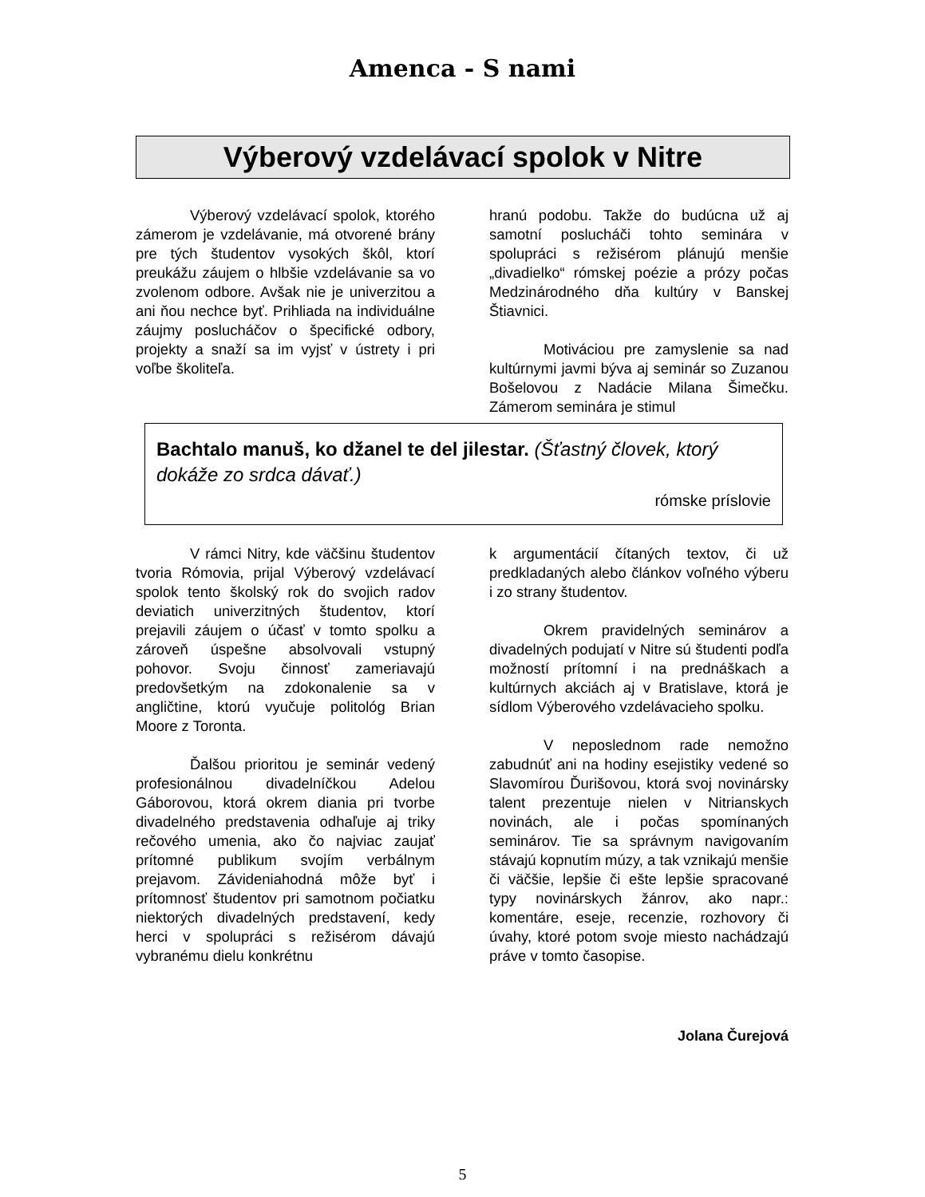Amenca - S nami
Výberový vzdelávací spolok v Nitre
Výberový vzdelávací spolok, ktorého zámerom je vzdelávanie, má otvorené brány pre tých študentov vysokých škôl, ktorí preukážu záujem o hlbšie vzdelávanie sa vo zvolenom odbore. Avšak nie je univerzitou a ani ňou nechce byť. Prihliada na individuálne záujmy poslucháčov o špecifické odbory, projekty a snaží sa im vyjsť v ústrety i pri voľbe školiteľa.
hranú podobu. Takže do budúcna už aj samotní poslucháči tohto seminára v spolupráci s režisérom plánujú menšie „divadielko“ rómskej poézie a prózy počas Medzinárodného dňa kultúry v Banskej Štiavnici.
Motiváciou pre zamyslenie sa nad kultúrnymi javmi býva aj seminár so Zuzanou Bošelovou z Nadácie Milana Šimečku. Zámerom seminára je stimul
Bachtalo manuš, ko džanel te del jilestar. (Šťastný človek, ktorý dokáže zo srdca dávať.)
rómske príslovie
V rámci Nitry, kde väčšinu študentov tvoria Rómovia, prijal Výberový vzdelávací spolok tento školský rok do svojich radov deviatich univerzitných študentov, ktorí prejavili záujem o účasť v tomto spolku a zároveň úspešne absolvovali vstupný pohovor. Svoju činnosť zameriavajú predovšetkým na zdokonalenie sa v angličtine, ktorú vyučuje politológ Brian Moore z Toronta.
Ďalšou prioritou je seminár vedený profesionálnou divadelníčkou Adelou Gáborovou, ktorá okrem diania pri tvorbe divadelného predstavenia odhaľuje aj triky rečového umenia, ako čo najviac zaujať prítomné publikum svojím verbálnym prejavom. Závideniahodná môže byť i prítomnosť študentov pri samotnom počiatku niektorých divadelných predstavení, kedy herci v spolupráci s režisérom dávajú vybranému dielu konkrétnu
k argumentácií čítaných textov, či už predkladaných alebo článkov voľného výberu i zo strany študentov.
Okrem pravidelných seminárov a divadelných podujatí v Nitre sú študenti podľa možností prítomní i na prednáškach a kultúrnych akciách aj v Bratislave, ktorá je sídlom Výberového vzdelávacieho spolku.
V neposlednom rade nemožno zabudnúť ani na hodiny esejistiky vedené so Slavomírou Ďurišovou, ktorá svoj novinársky talent prezentuje nielen v Nitrianskych novinách, ale i počas spomínaných seminárov. Tie sa správnym navigovaním stávajú kopnutím múzy, a tak vznikajú menšie či väčšie, lepšie či ešte lepšie spracované typy novinárskych žánrov, ako napr.: komentáre, eseje, recenzie, rozhovory či úvahy, ktoré potom svoje miesto nachádzajú práve v tomto časopise.
Jolana Čurejová
5